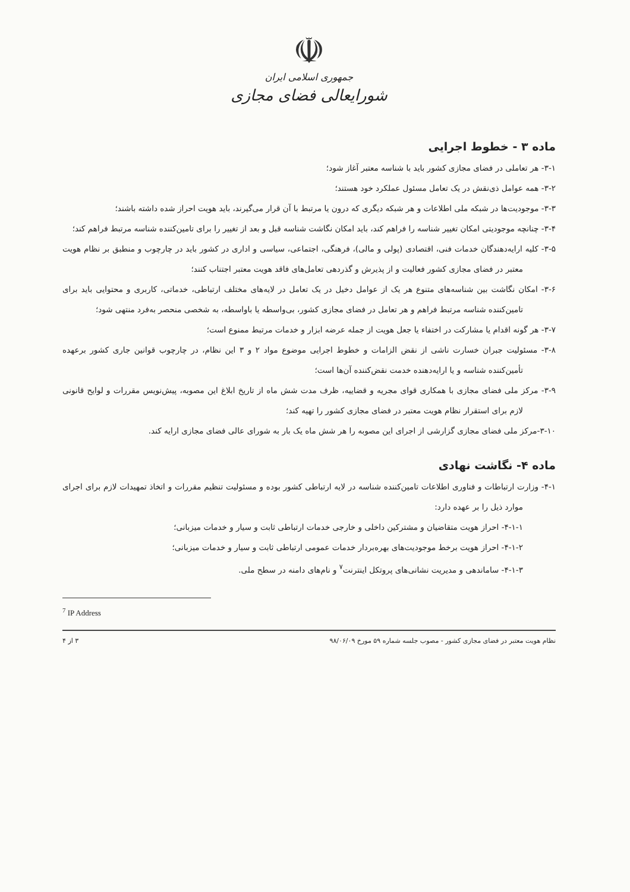☫
جمهوری اسلامی ایران
شورایعالی فضای مجازی
ماده ۳ - خطوط اجرایی
۳-۱- هر تعاملی در فضای مجازی کشور باید با شناسه معتبر آغاز شود؛
۳-۲- همه عوامل ذی‌نقش در یک تعامل مسئول عملکرد خود هستند؛
۳-۳- موجودیت‌ها در شبکه ملی اطلاعات و هر شبکه دیگری که درون یا مرتبط با آن قرار می‌گیرند، باید هویت احراز شده داشته باشند؛
۳-۴- چنانچه موجودیتی امکان تغییر شناسه را فراهم کند، باید امکان نگاشت شناسه قبل و بعد از تغییر را برای تامین‌کننده شناسه مرتبط فراهم کند؛
۳-۵- کلیه ارایه‌دهندگان خدمات فنی، اقتصادی (پولی و مالی)، فرهنگی، اجتماعی، سیاسی و اداری در کشور باید در چارچوب و منطبق بر نظام هویت معتبر در فضای مجازی کشور فعالیت و از پذیرش و گذردهی تعامل‌های فاقد هویت معتبر اجتناب کنند؛
۳-۶- امکان نگاشت بین شناسه‌های متنوع هر یک از عوامل دخیل در یک تعامل در لایه‌های مختلف ارتباطی، خدماتی، کاربری و محتوایی باید برای تامین‌کننده شناسه مرتبط فراهم و هر تعامل در فضای مجازی کشور، بی‌واسطه یا باواسطه، به شخصی منحصر به‌فرد منتهی شود؛
۳-۷- هر گونه اقدام یا مشارکت در اختفاء یا جعل هویت از جمله عرضه ابزار و خدمات مرتبط ممنوع است؛
۳-۸- مسئولیت جبران خسارت ناشی از نقض الزامات و خطوط اجرایی موضوع مواد ۲ و ۳ این نظام، در چارچوب قوانین جاری کشور برعهده تأمین‌کننده شناسه و یا ارایه‌دهنده خدمت نقض‌کننده آن‌ها است؛
۳-۹- مرکز ملی فضای مجازی با همکاری قوای مجریه و قضاییه، ظرف مدت شش ماه از تاریخ ابلاغ این مصوبه، پیش‌نویس مقررات و لوایح قانونی لازم برای استقرار نظام هویت معتبر در فضای مجازی کشور را تهیه کند؛
۳-۱۰-مرکز ملی فضای مجازی گزارشی از اجرای این مصوبه را هر شش ماه یک بار به شورای عالی فضای مجازی ارایه کند.
ماده ۴- نگاشت نهادی
۴-۱- وزارت ارتباطات و فناوری اطلاعات تامین‌کننده شناسه در لایه ارتباطی کشور بوده و مسئولیت تنظیم مقررات و اتخاذ تمهیدات لازم برای اجرای موارد ذیل را بر عهده دارد:
۴-۱-۱- احراز هویت متقاضیان و مشترکین داخلی و خارجی خدمات ارتباطی ثابت و سیار و خدمات میزبانی؛
۴-۱-۲- احراز هویت برخط موجودیت‌های بهره‌بردار خدمات عمومی ارتباطی ثابت و سیار و خدمات میزبانی؛
۴-۱-۳- ساماندهی و مدیریت نشانی‌های پروتکل اینترنت<sup>۷</sup> و نام‌های دامنه در سطح ملی.
<sup>7</sup> IP Address
نظام هویت معتبر در فضای مجازی کشور - مصوب جلسه شماره ۵۹ مورخ ۹۸/۰۶/۰۹ ۳ از ۴